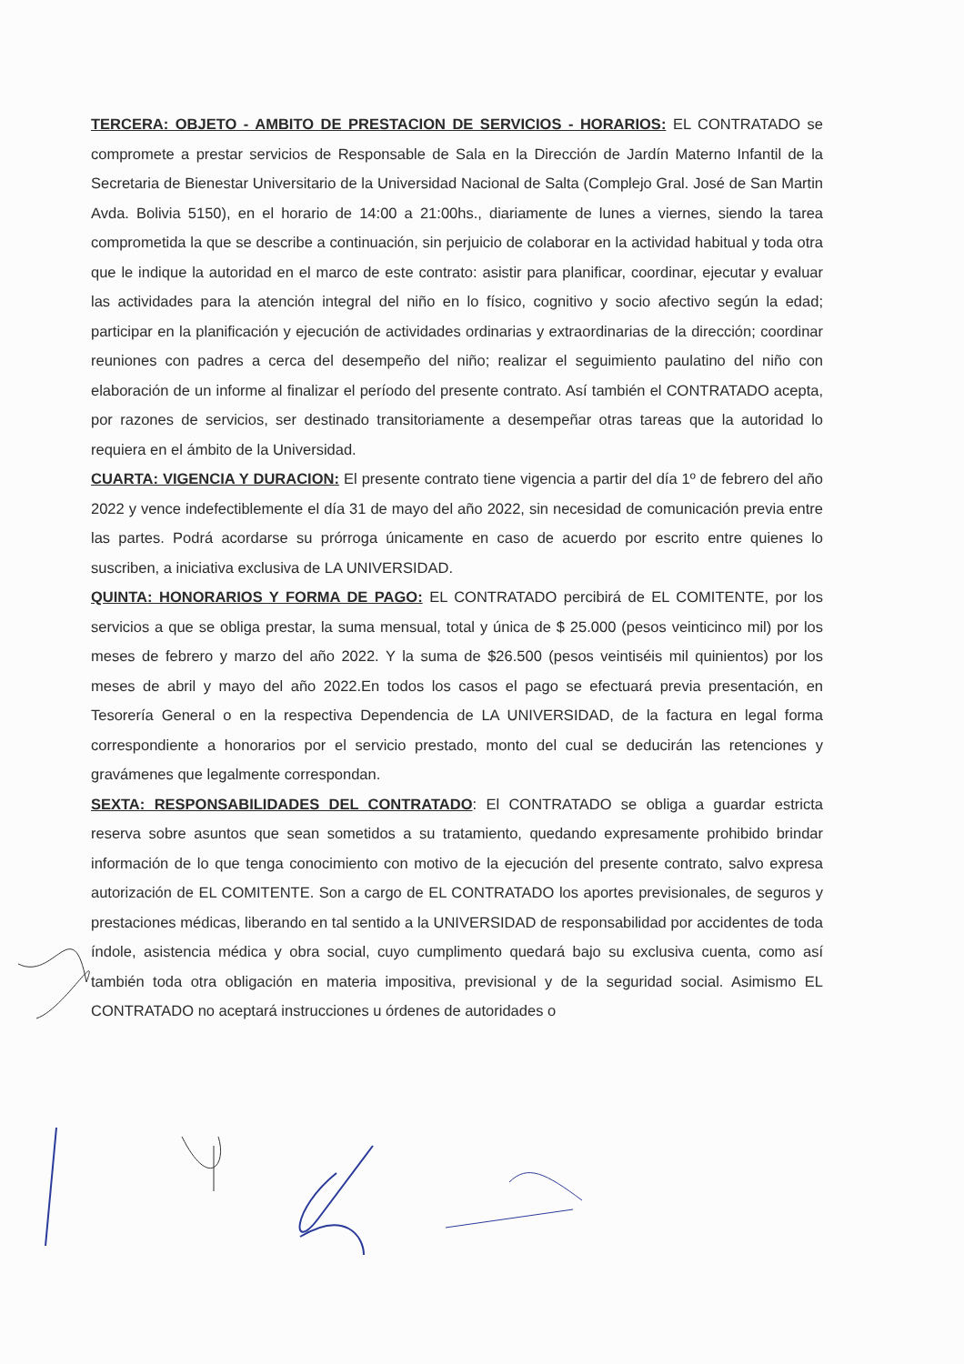TERCERA: OBJETO - AMBITO DE PRESTACION DE SERVICIOS - HORARIOS: EL CONTRATADO se compromete a prestar servicios de Responsable de Sala en la Dirección de Jardín Materno Infantil de la Secretaria de Bienestar Universitario de la Universidad Nacional de Salta (Complejo Gral. José de San Martin Avda. Bolivia 5150), en el horario de 14:00 a 21:00hs., diariamente de lunes a viernes, siendo la tarea comprometida la que se describe a continuación, sin perjuicio de colaborar en la actividad habitual y toda otra que le indique la autoridad en el marco de este contrato: asistir para planificar, coordinar, ejecutar y evaluar las actividades para la atención integral del niño en lo físico, cognitivo y socio afectivo según la edad; participar en la planificación y ejecución de actividades ordinarias y extraordinarias de la dirección; coordinar reuniones con padres a cerca del desempeño del niño; realizar el seguimiento paulatino del niño con elaboración de un informe al finalizar el período del presente contrato. Así también el CONTRATADO acepta, por razones de servicios, ser destinado transitoriamente a desempeñar otras tareas que la autoridad lo requiera en el ámbito de la Universidad.
CUARTA: VIGENCIA Y DURACION: El presente contrato tiene vigencia a partir del día 1º de febrero del año 2022 y vence indefectiblemente el día 31 de mayo del año 2022, sin necesidad de comunicación previa entre las partes. Podrá acordarse su prórroga únicamente en caso de acuerdo por escrito entre quienes lo suscriben, a iniciativa exclusiva de LA UNIVERSIDAD.
QUINTA: HONORARIOS Y FORMA DE PAGO: EL CONTRATADO percibirá de EL COMITENTE, por los servicios a que se obliga prestar, la suma mensual, total y única de $ 25.000 (pesos veinticinco mil) por los meses de febrero y marzo del año 2022. Y la suma de $26.500 (pesos veintiséis mil quinientos) por los meses de abril y mayo del año 2022.En todos los casos el pago se efectuará previa presentación, en Tesorería General o en la respectiva Dependencia de LA UNIVERSIDAD, de la factura en legal forma correspondiente a honorarios por el servicio prestado, monto del cual se deducirán las retenciones y gravámenes que legalmente correspondan.
SEXTA: RESPONSABILIDADES DEL CONTRATADO: El CONTRATADO se obliga a guardar estricta reserva sobre asuntos que sean sometidos a su tratamiento, quedando expresamente prohibido brindar información de lo que tenga conocimiento con motivo de la ejecución del presente contrato, salvo expresa autorización de EL COMITENTE. Son a cargo de EL CONTRATADO los aportes previsionales, de seguros y prestaciones médicas, liberando en tal sentido a la UNIVERSIDAD de responsabilidad por accidentes de toda índole, asistencia médica y obra social, cuyo cumplimento quedará bajo su exclusiva cuenta, como así también toda otra obligación en materia impositiva, previsional y de la seguridad social. Asimismo EL CONTRATADO no aceptará instrucciones u órdenes de autoridades o